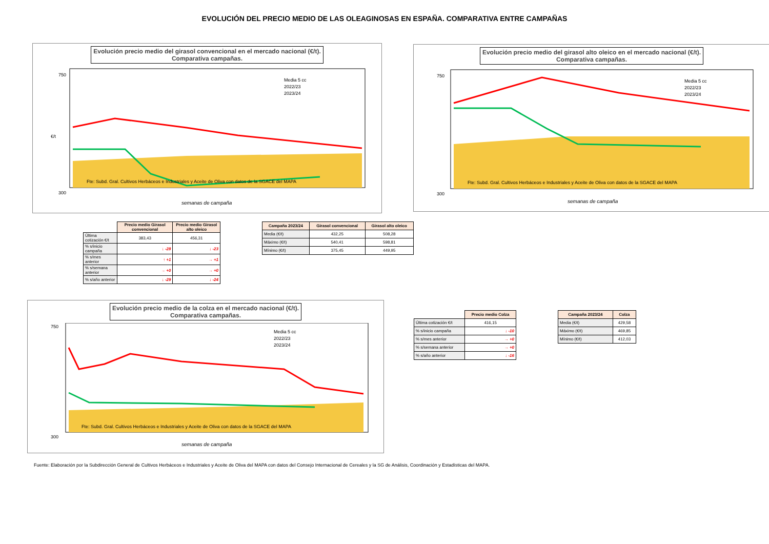EVOLUCIÓN DEL PRECIO MEDIO DE LAS OLEAGINOSAS EN ESPAÑA. COMPARATIVA ENTRE CAMPAÑAS
Evolución precio medio del girasol convencional en el mercado nacional (€/t).
Comparativa campañas.
750
300
€/t
Media 5 cc
2022/23
2023/24
Fte: Subd. Gral. Cultivos Herbáceos e Industriales y Aceite de Oliva con datos de la SGACE del MAPA
semanas de campaña
Evolución precio medio del girasol alto oleico en el mercado nacional (€/t).
Comparativa campañas.
750
300
Media 5 cc
2022/23
2023/24
Fte: Subd. Gral. Cultivos Herbáceos e Industriales y Aceite de Oliva con datos de la SGACE del MAPA
semanas de campaña
| | Precio medio Girasol convencional | Precio medio Girasol alto oleico |
| Última cotización €/t | 383,43 | 456,31 |
| % s/inicio campaña | ↓ -28 | ↓ -23 |
| % s/mes anterior | ↑ +1 | → +1 |
| % s/semana anterior | → +0 | → +0 |
| % s/año anterior | ↓ -29 | ↓ -24 |
| Campaña 2023/24 | Girasol convencional | Girasol alto oleico |
| --- | --- | --- |
| Media (€/t) | 432,25 | 508,28 |
| Máximo (€/t) | 540,41 | 598,81 |
| Mínimo (€/t) | 375,45 | 449,95 |
Evolución precio medio de la colza en el mercado nacional (€/t).
Comparativa campañas.
750
300
Media 5 cc
2022/23
2023/24
Fte: Subd. Gral. Cultivos Herbáceos e Industriales y Aceite de Oliva con datos de la SGACE del MAPA
semanas de campaña
| | Precio medio Colza |
| Última cotización €/t | 416,15 |
| % s/inicio campaña | ↓ -10 |
| % s/mes anterior | → +0 |
| % s/semana anterior | → +0 |
| % s/año anterior | ↓ -16 |
| Campaña 2023/24 | Colza |
| --- | --- |
| Media (€/t) | 429,58 |
| Máximo (€/t) | 469,85 |
| Mínimo (€/t) | 412,03 |
Fuente: Elaboración por la Subdirección General de Cultivos Herbáceos e Industriales y Aceite de Oliva del MAPA con datos del Consejo Internacional de Cereales y la SG de Análisis, Coordinación y Estadísticas del MAPA.